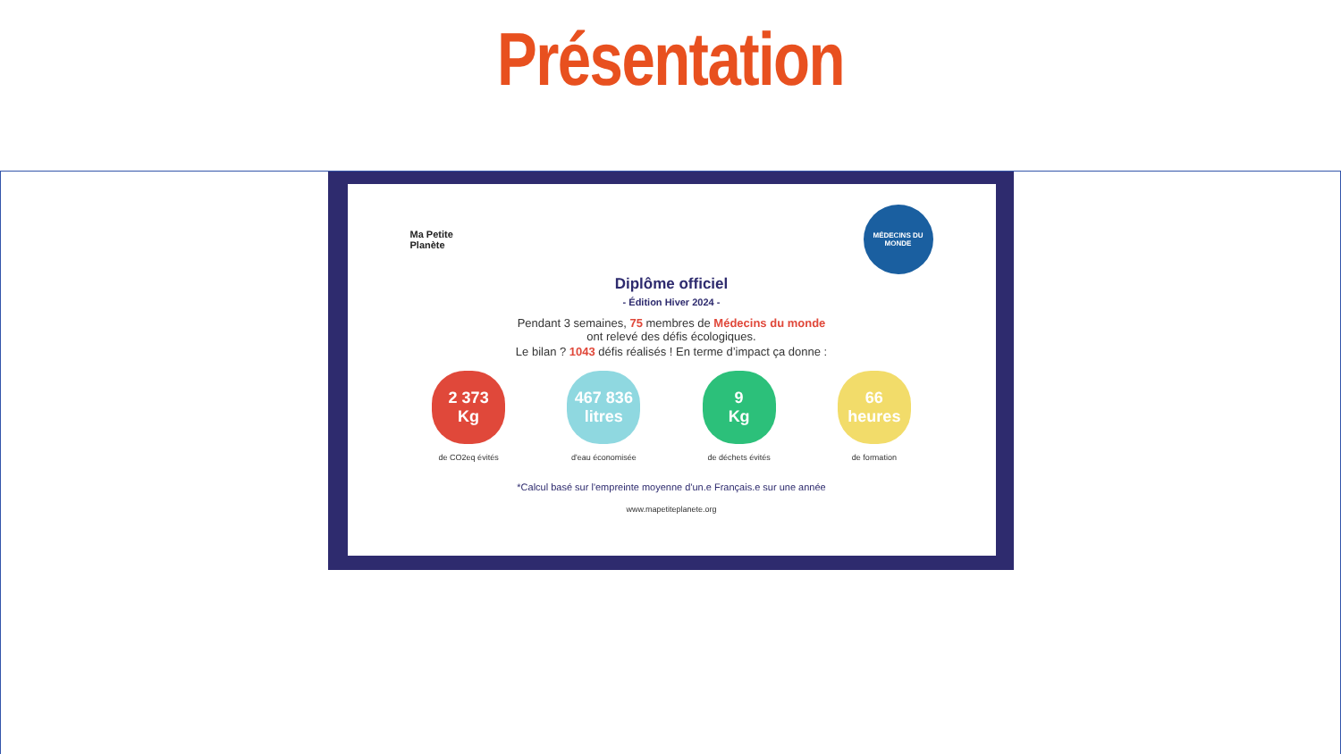Présentation
Ma Petite
Planète
MÉDECINS DU MONDE
Diplôme officiel
- Édition Hiver 2024 -
Pendant 3 semaines, 75 membres de Médecins du monde
ont relevé des défis écologiques.
Le bilan ? 1043 défis réalisés ! En terme d’impact ça donne :
2 373
Kg
de CO2eq évités
467 836
litres
d'eau économisée
9
Kg
de déchets évités
66
heures
de formation
*Calcul basé sur l'empreinte moyenne d'un.e Français.e sur une année
www.mapetiteplanete.org